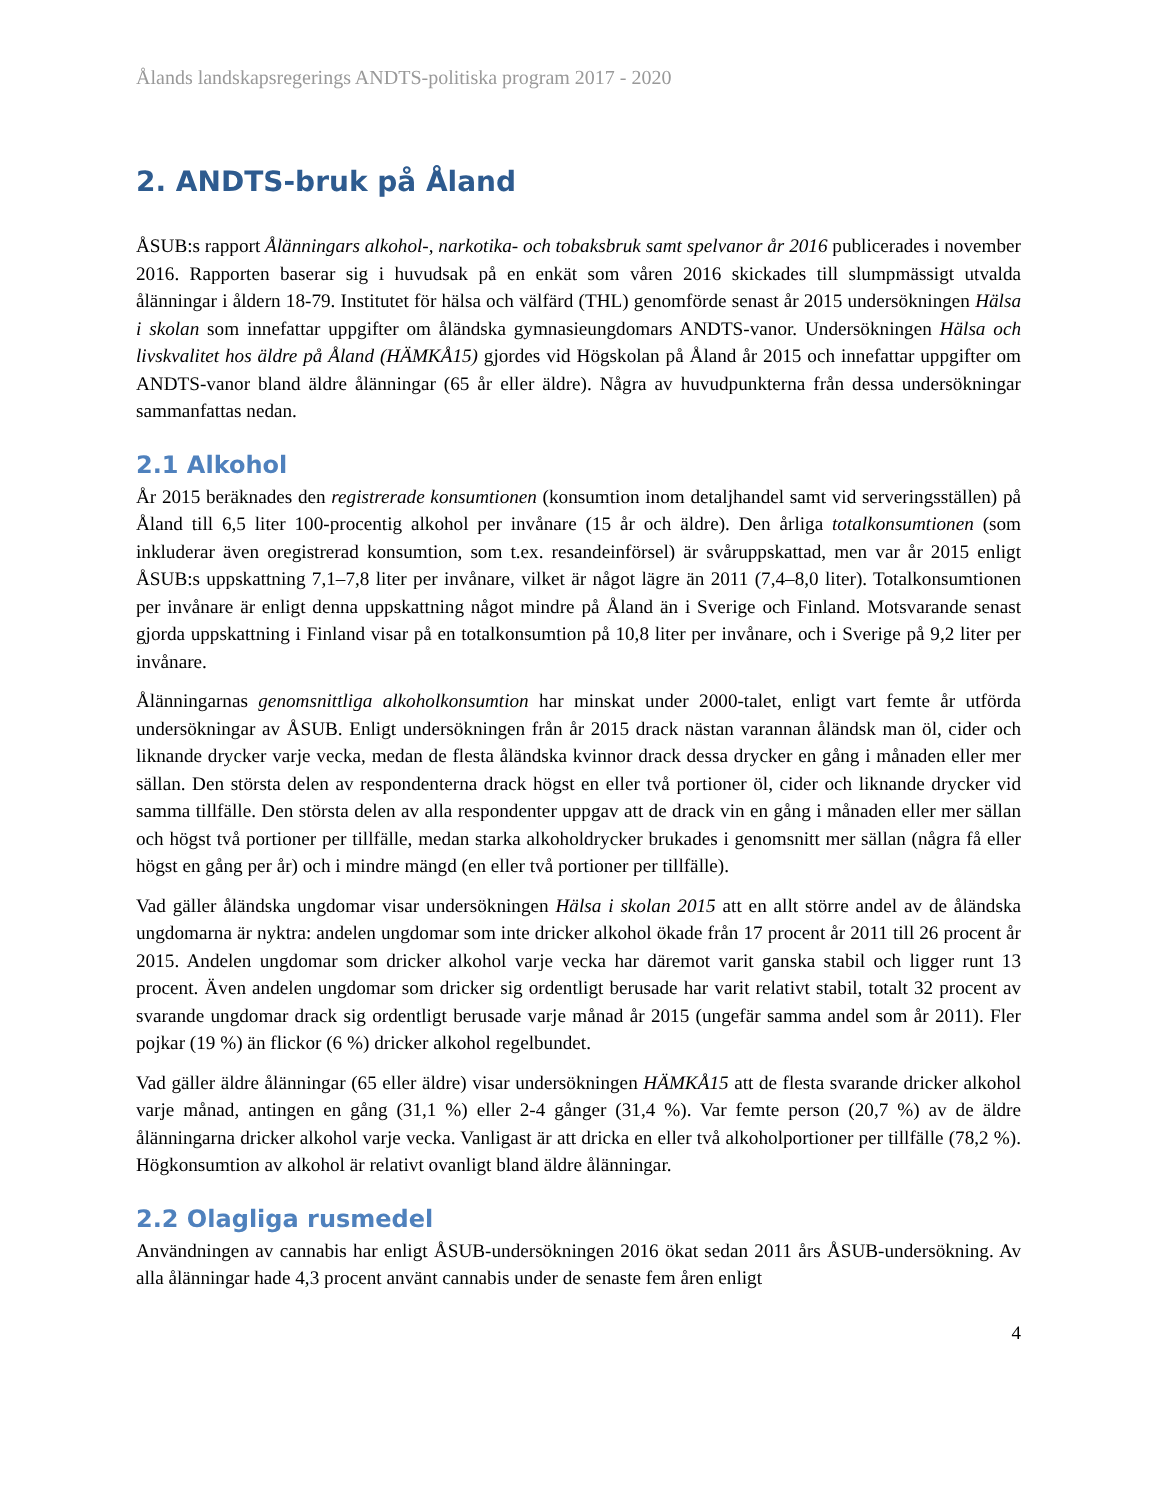Ålands landskapsregerings ANDTS-politiska program 2017 - 2020
2. ANDTS-bruk på Åland
ÅSUB:s rapport Ålänningars alkohol-, narkotika- och tobaksbruk samt spelvanor år 2016 publicerades i november 2016. Rapporten baserar sig i huvudsak på en enkät som våren 2016 skickades till slumpmässigt utvalda ålänningar i åldern 18-79. Institutet för hälsa och välfärd (THL) genomförde senast år 2015 undersökningen Hälsa i skolan som innefattar uppgifter om åländska gymnasieungdomars ANDTS-vanor. Undersökningen Hälsa och livskvalitet hos äldre på Åland (HÄMKÅ15) gjordes vid Högskolan på Åland år 2015 och innefattar uppgifter om ANDTS-vanor bland äldre ålänningar (65 år eller äldre). Några av huvudpunkterna från dessa undersökningar sammanfattas nedan.
2.1 Alkohol
År 2015 beräknades den registrerade konsumtionen (konsumtion inom detaljhandel samt vid serveringsställen) på Åland till 6,5 liter 100-procentig alkohol per invånare (15 år och äldre). Den årliga totalkonsumtionen (som inkluderar även oregistrerad konsumtion, som t.ex. resandeinförsel) är svåruppskattad, men var år 2015 enligt ÅSUB:s uppskattning 7,1–7,8 liter per invånare, vilket är något lägre än 2011 (7,4–8,0 liter). Totalkonsumtionen per invånare är enligt denna uppskattning något mindre på Åland än i Sverige och Finland. Motsvarande senast gjorda uppskattning i Finland visar på en totalkonsumtion på 10,8 liter per invånare, och i Sverige på 9,2 liter per invånare.
Ålänningarnas genomsnittliga alkoholkonsumtion har minskat under 2000-talet, enligt vart femte år utförda undersökningar av ÅSUB. Enligt undersökningen från år 2015 drack nästan varannan åländsk man öl, cider och liknande drycker varje vecka, medan de flesta åländska kvinnor drack dessa drycker en gång i månaden eller mer sällan. Den största delen av respondenterna drack högst en eller två portioner öl, cider och liknande drycker vid samma tillfälle. Den största delen av alla respondenter uppgav att de drack vin en gång i månaden eller mer sällan och högst två portioner per tillfälle, medan starka alkoholdrycker brukades i genomsnitt mer sällan (några få eller högst en gång per år) och i mindre mängd (en eller två portioner per tillfälle).
Vad gäller åländska ungdomar visar undersökningen Hälsa i skolan 2015 att en allt större andel av de åländska ungdomarna är nyktra: andelen ungdomar som inte dricker alkohol ökade från 17 procent år 2011 till 26 procent år 2015. Andelen ungdomar som dricker alkohol varje vecka har däremot varit ganska stabil och ligger runt 13 procent. Även andelen ungdomar som dricker sig ordentligt berusade har varit relativt stabil, totalt 32 procent av svarande ungdomar drack sig ordentligt berusade varje månad år 2015 (ungefär samma andel som år 2011). Fler pojkar (19 %) än flickor (6 %) dricker alkohol regelbundet.
Vad gäller äldre ålänningar (65 eller äldre) visar undersökningen HÄMKÅ15 att de flesta svarande dricker alkohol varje månad, antingen en gång (31,1 %) eller 2-4 gånger (31,4 %). Var femte person (20,7 %) av de äldre ålänningarna dricker alkohol varje vecka. Vanligast är att dricka en eller två alkoholportioner per tillfälle (78,2 %). Högkonsumtion av alkohol är relativt ovanligt bland äldre ålänningar.
2.2 Olagliga rusmedel
Användningen av cannabis har enligt ÅSUB-undersökningen 2016 ökat sedan 2011 års ÅSUB-undersökning. Av alla ålänningar hade 4,3 procent använt cannabis under de senaste fem åren enligt
4